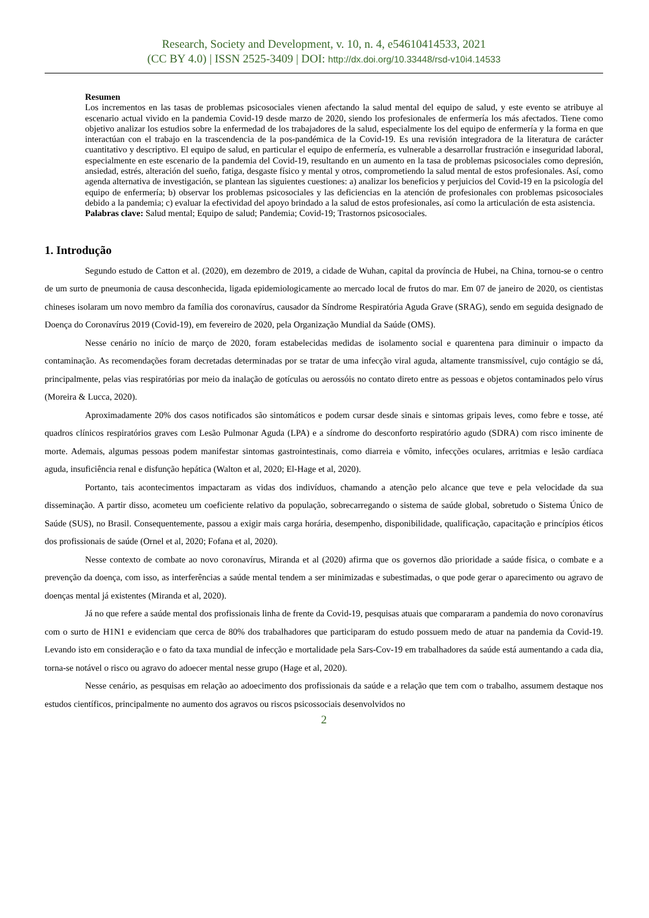Research, Society and Development, v. 10, n. 4, e54610414533, 2021
(CC BY 4.0) | ISSN 2525-3409 | DOI: http://dx.doi.org/10.33448/rsd-v10i4.14533
Resumen
Los incrementos en las tasas de problemas psicosociales vienen afectando la salud mental del equipo de salud, y este evento se atribuye al escenario actual vivido en la pandemia Covid-19 desde marzo de 2020, siendo los profesionales de enfermería los más afectados. Tiene como objetivo analizar los estudios sobre la enfermedad de los trabajadores de la salud, especialmente los del equipo de enfermería y la forma en que interactúan con el trabajo en la trascendencia de la pos-pandémica de la Covid-19. Es una revisión integradora de la literatura de carácter cuantitativo y descriptivo. El equipo de salud, en particular el equipo de enfermería, es vulnerable a desarrollar frustración e inseguridad laboral, especialmente en este escenario de la pandemia del Covid-19, resultando en un aumento en la tasa de problemas psicosociales como depresión, ansiedad, estrés, alteración del sueño, fatiga, desgaste físico y mental y otros, comprometiendo la salud mental de estos profesionales. Así, como agenda alternativa de investigación, se plantean las siguientes cuestiones: a) analizar los beneficios y perjuicios del Covid-19 en la psicología del equipo de enfermería; b) observar los problemas psicosociales y las deficiencias en la atención de profesionales con problemas psicosociales debido a la pandemia; c) evaluar la efectividad del apoyo brindado a la salud de estos profesionales, así como la articulación de esta asistencia.
Palabras clave: Salud mental; Equipo de salud; Pandemia; Covid-19; Trastornos psicosociales.
1. Introdução
Segundo estudo de Catton et al. (2020), em dezembro de 2019, a cidade de Wuhan, capital da província de Hubei, na China, tornou-se o centro de um surto de pneumonia de causa desconhecida, ligada epidemiologicamente ao mercado local de frutos do mar. Em 07 de janeiro de 2020, os cientistas chineses isolaram um novo membro da família dos coronavírus, causador da Síndrome Respiratória Aguda Grave (SRAG), sendo em seguida designado de Doença do Coronavírus 2019 (Covid-19), em fevereiro de 2020, pela Organização Mundial da Saúde (OMS).
Nesse cenário no início de março de 2020, foram estabelecidas medidas de isolamento social e quarentena para diminuir o impacto da contaminação. As recomendações foram decretadas determinadas por se tratar de uma infecção viral aguda, altamente transmissível, cujo contágio se dá, principalmente, pelas vias respiratórias por meio da inalação de gotículas ou aerossóis no contato direto entre as pessoas e objetos contaminados pelo vírus (Moreira & Lucca, 2020).
Aproximadamente 20% dos casos notificados são sintomáticos e podem cursar desde sinais e sintomas gripais leves, como febre e tosse, até quadros clínicos respiratórios graves com Lesão Pulmonar Aguda (LPA) e a síndrome do desconforto respiratório agudo (SDRA) com risco iminente de morte. Ademais, algumas pessoas podem manifestar sintomas gastrointestinais, como diarreia e vômito, infecções oculares, arritmias e lesão cardíaca aguda, insuficiência renal e disfunção hepática (Walton et al, 2020; El-Hage et al, 2020).
Portanto, tais acontecimentos impactaram as vidas dos indivíduos, chamando a atenção pelo alcance que teve e pela velocidade da sua disseminação. A partir disso, acometeu um coeficiente relativo da população, sobrecarregando o sistema de saúde global, sobretudo o Sistema Único de Saúde (SUS), no Brasil. Consequentemente, passou a exigir mais carga horária, desempenho, disponibilidade, qualificação, capacitação e princípios éticos dos profissionais de saúde (Ornel et al, 2020; Fofana et al, 2020).
Nesse contexto de combate ao novo coronavírus, Miranda et al (2020) afirma que os governos dão prioridade a saúde física, o combate e a prevenção da doença, com isso, as interferências a saúde mental tendem a ser minimizadas e subestimadas, o que pode gerar o aparecimento ou agravo de doenças mental já existentes (Miranda et al, 2020).
Já no que refere a saúde mental dos profissionais linha de frente da Covid-19, pesquisas atuais que compararam a pandemia do novo coronavírus com o surto de H1N1 e evidenciam que cerca de 80% dos trabalhadores que participaram do estudo possuem medo de atuar na pandemia da Covid-19. Levando isto em consideração e o fato da taxa mundial de infecção e mortalidade pela Sars-Cov-19 em trabalhadores da saúde está aumentando a cada dia, torna-se notável o risco ou agravo do adoecer mental nesse grupo (Hage et al, 2020).
Nesse cenário, as pesquisas em relação ao adoecimento dos profissionais da saúde e a relação que tem com o trabalho, assumem destaque nos estudos científicos, principalmente no aumento dos agravos ou riscos psicossociais desenvolvidos no
2